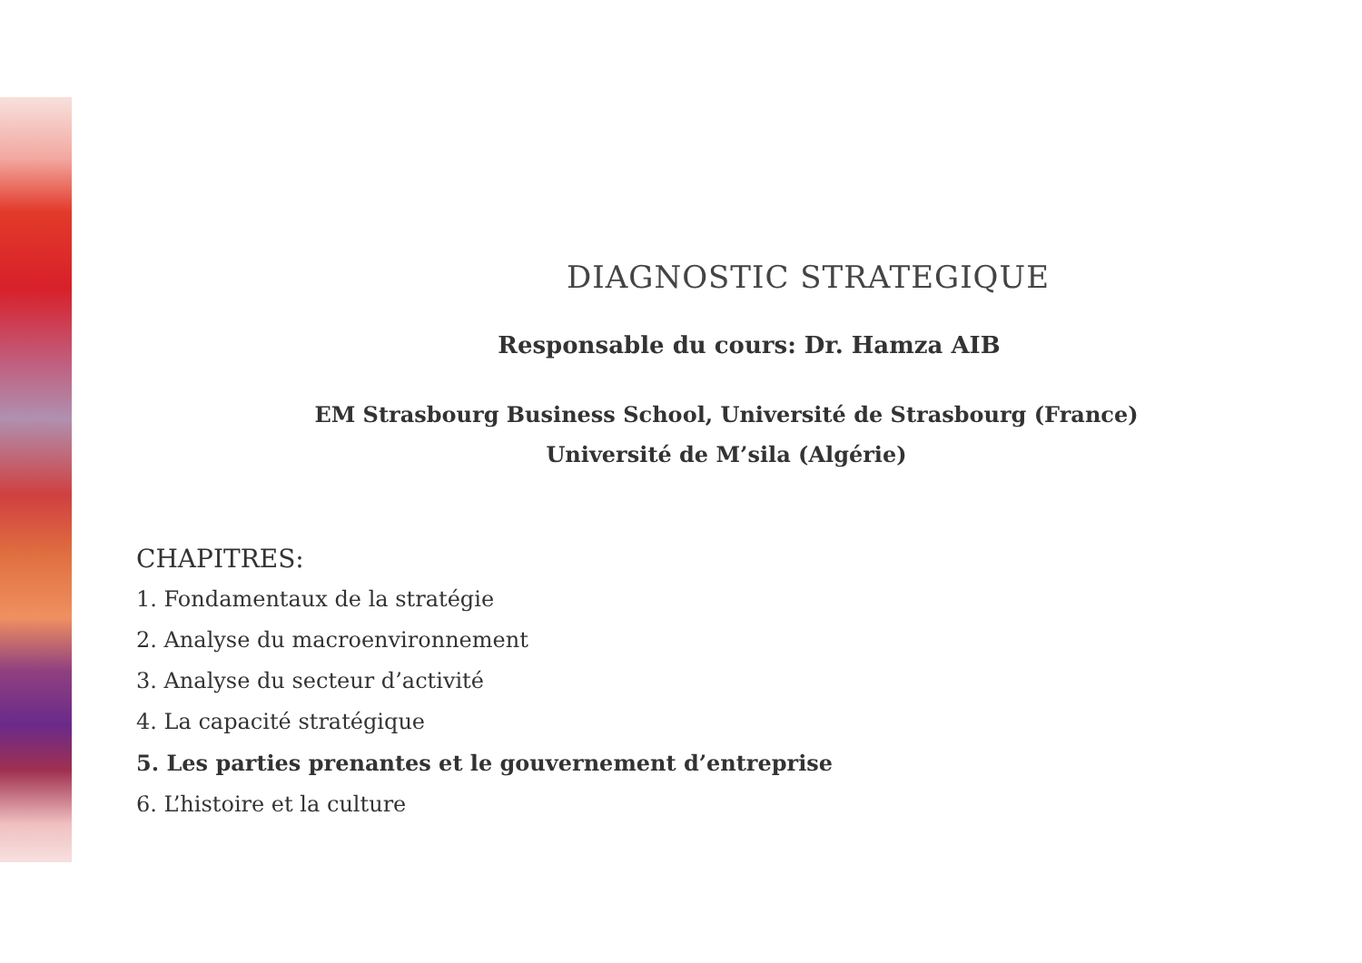DIAGNOSTIC STRATEGIQUE
Responsable du cours: Dr. Hamza AIB
EM Strasbourg Business School, Université de Strasbourg (France)
Université de M’sila (Algérie)
CHAPITRES:
1. Fondamentaux de la stratégie
2. Analyse du macroenvironnement
3. Analyse du secteur d’activité
4. La capacité stratégique
5. Les parties prenantes et le gouvernement d’entreprise
6. L’histoire et la culture